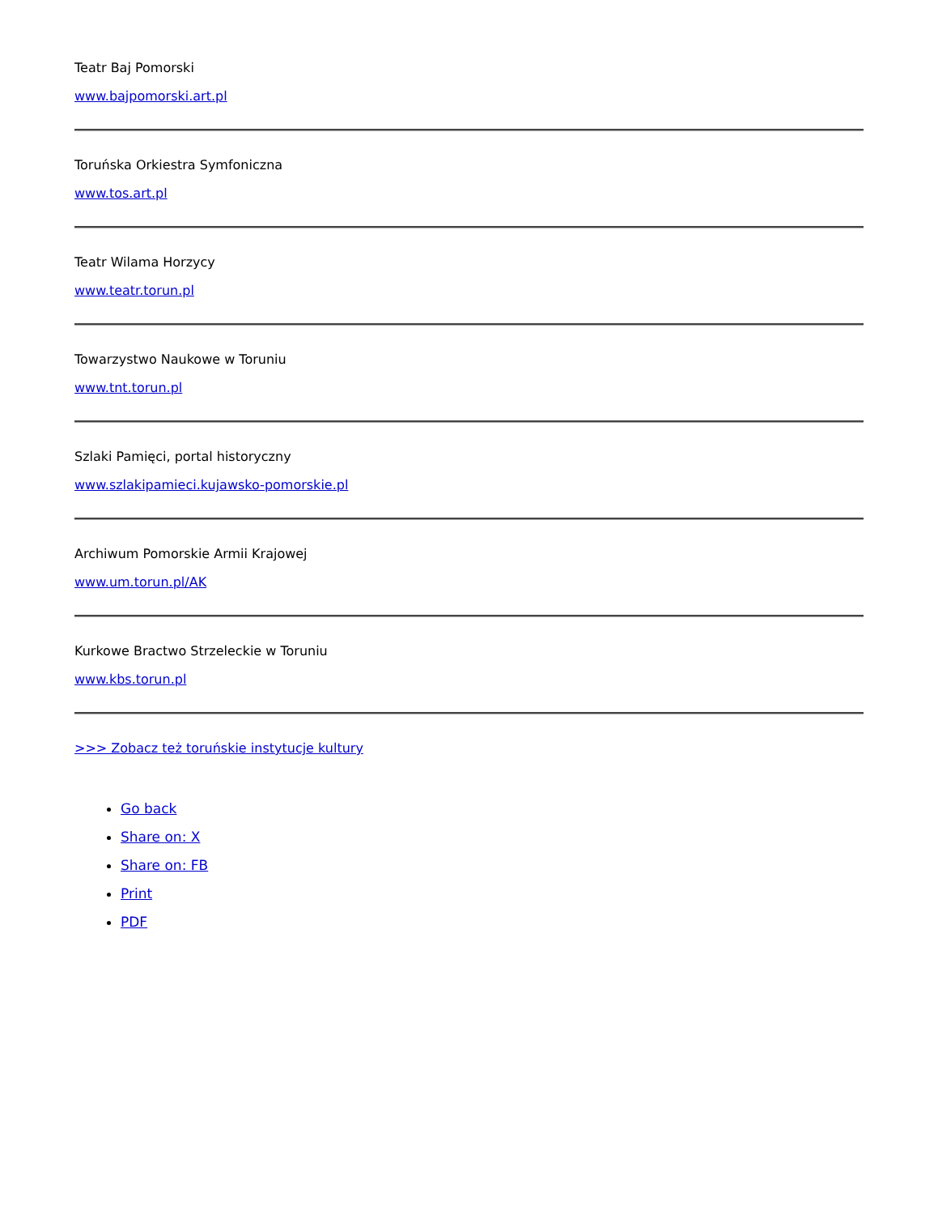Teatr Baj Pomorski
www.bajpomorski.art.pl
Toruńska Orkiestra Symfoniczna
www.tos.art.pl
Teatr Wilama Horzycy
www.teatr.torun.pl
Towarzystwo Naukowe w Toruniu
www.tnt.torun.pl
Szlaki Pamięci, portal historyczny
www.szlakipamieci.kujawsko-pomorskie.pl
Archiwum Pomorskie Armii Krajowej
www.um.torun.pl/AK
Kurkowe Bractwo Strzeleckie w Toruniu
www.kbs.torun.pl
>>> Zobacz też toruńskie instytucje kultury
Go back
Share on: X
Share on: FB
Print
PDF